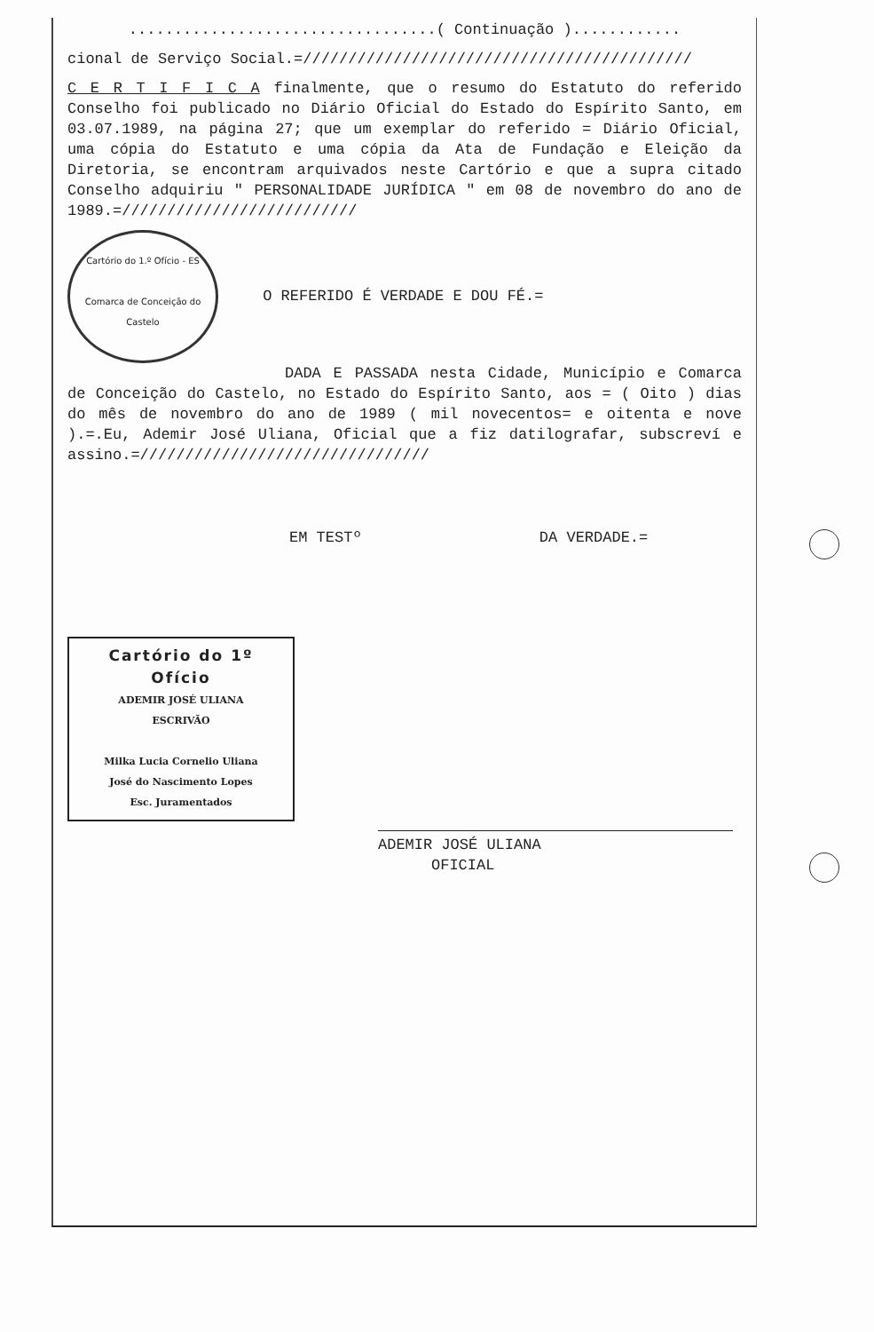..................................( Continuação )............
cional de Serviço Social.=///////////////////////////////////////////
C E R T I F I C A finalmente, que o resumo do Estatuto do referido Conselho foi publicado no Diário Oficial do Estado do Espírito Santo, em 03.07.1989, na página 27; que um exemplar do referido = Diário Oficial, uma cópia do Estatuto e uma cópia da Ata de Fundação e Eleição da Diretoria, se encontram arquivados neste Cartório e que a supra citado Conselho adquiriu " PERSONALIDADE JURÍDICA " em 08 de novembro do ano de 1989.=//////////////////////////
Cartório do 1.º Ofício - ES
Comarca de Conceição do Castelo O REFERIDO É VERDADE E DOU FÉ.=
DADA E PASSADA nesta Cidade, Município e Comarca de Conceição do Castelo, no Estado do Espírito Santo, aos = ( Oito ) dias do mês de novembro do ano de 1989 ( mil novecentos= e oitenta e nove ).=.Eu, Ademir José Uliana, Oficial que a fiz datilografar, subscreví e assino.=////////////////////////////////
EM TESTº DA VERDADE.=
Cartório do 1º Ofício
ADEMIR JOSÉ ULIANA
ESCRIVÃO
Milka Lucia Cornelio Uliana
José do Nascimento Lopes
Esc. Juramentados
ADEMIR JOSÉ ULIANA
OFICIAL